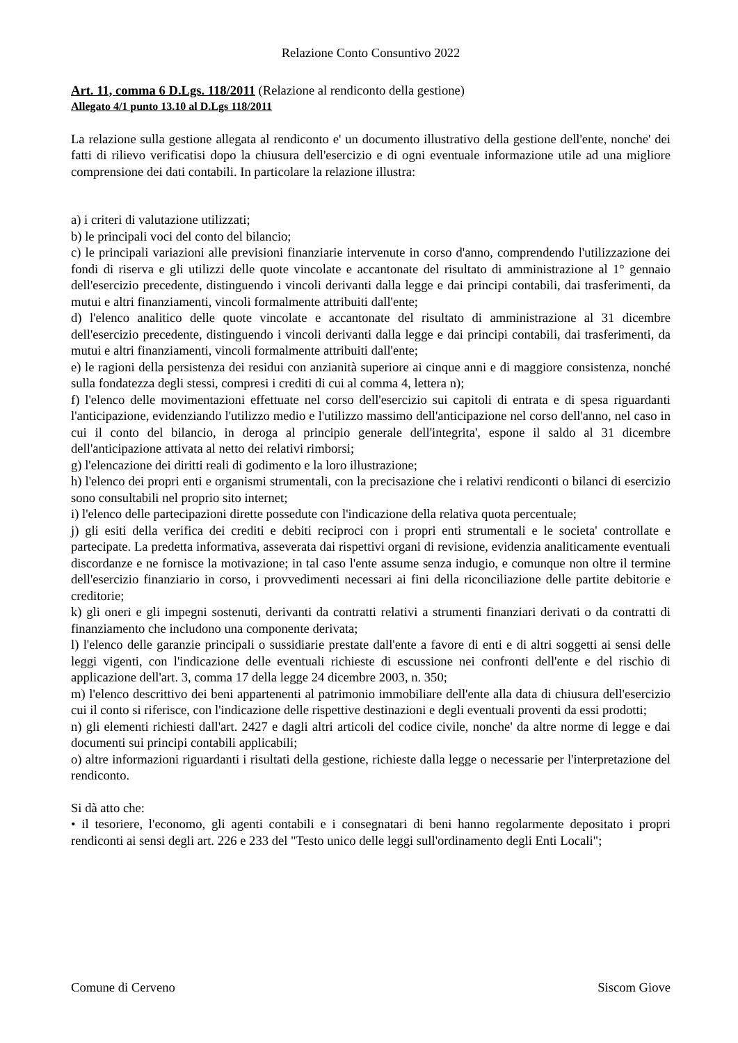Relazione Conto Consuntivo 2022
Art. 11, comma 6 D.Lgs. 118/2011 (Relazione al rendiconto della gestione)
Allegato 4/1 punto 13.10 al D.Lgs 118/2011
La relazione sulla gestione allegata al rendiconto e' un documento illustrativo della gestione dell'ente, nonche' dei fatti di rilievo verificatisi dopo la chiusura dell'esercizio e di ogni eventuale informazione utile ad una migliore comprensione dei dati contabili. In particolare la relazione illustra:
a) i criteri di valutazione utilizzati;
b) le principali voci del conto del bilancio;
c) le principali variazioni alle previsioni finanziarie intervenute in corso d'anno, comprendendo l'utilizzazione dei fondi di riserva e gli utilizzi delle quote vincolate e accantonate del risultato di amministrazione al 1° gennaio dell'esercizio precedente, distinguendo i vincoli derivanti dalla legge e dai principi contabili, dai trasferimenti, da mutui e altri finanziamenti, vincoli formalmente attribuiti dall'ente;
d) l'elenco analitico delle quote vincolate e accantonate del risultato di amministrazione al 31 dicembre dell'esercizio precedente, distinguendo i vincoli derivanti dalla legge e dai principi contabili, dai trasferimenti, da mutui e altri finanziamenti, vincoli formalmente attribuiti dall'ente;
e) le ragioni della persistenza dei residui con anzianità superiore ai cinque anni e di maggiore consistenza, nonché sulla fondatezza degli stessi, compresi i crediti di cui al comma 4, lettera n);
f) l'elenco delle movimentazioni effettuate nel corso dell'esercizio sui capitoli di entrata e di spesa riguardanti l'anticipazione, evidenziando l'utilizzo medio e l'utilizzo massimo dell'anticipazione nel corso dell'anno, nel caso in cui il conto del bilancio, in deroga al principio generale dell'integrita', espone il saldo al 31 dicembre dell'anticipazione attivata al netto dei relativi rimborsi;
g) l'elencazione dei diritti reali di godimento e la loro illustrazione;
h) l'elenco dei propri enti e organismi strumentali, con la precisazione che i relativi rendiconti o bilanci di esercizio sono consultabili nel proprio sito internet;
i) l'elenco delle partecipazioni dirette possedute con l'indicazione della relativa quota percentuale;
j) gli esiti della verifica dei crediti e debiti reciproci con i propri enti strumentali e le societa' controllate e partecipate. La predetta informativa, asseverata dai rispettivi organi di revisione, evidenzia analiticamente eventuali discordanze e ne fornisce la motivazione; in tal caso l'ente assume senza indugio, e comunque non oltre il termine dell'esercizio finanziario in corso, i provvedimenti necessari ai fini della riconciliazione delle partite debitorie e creditorie;
k) gli oneri e gli impegni sostenuti, derivanti da contratti relativi a strumenti finanziari derivati o da contratti di finanziamento che includono una componente derivata;
l) l'elenco delle garanzie principali o sussidiarie prestate dall'ente a favore di enti e di altri soggetti ai sensi delle leggi vigenti, con l'indicazione delle eventuali richieste di escussione nei confronti dell'ente e del rischio di applicazione dell'art. 3, comma 17 della legge 24 dicembre 2003, n. 350;
m) l'elenco descrittivo dei beni appartenenti al patrimonio immobiliare dell'ente alla data di chiusura dell'esercizio cui il conto si riferisce, con l'indicazione delle rispettive destinazioni e degli eventuali proventi da essi prodotti;
n) gli elementi richiesti dall'art. 2427 e dagli altri articoli del codice civile, nonche' da altre norme di legge e dai documenti sui principi contabili applicabili;
o) altre informazioni riguardanti i risultati della gestione, richieste dalla legge o necessarie per l'interpretazione del rendiconto.
Si dà atto che:
• il tesoriere, l'economo, gli agenti contabili e i consegnatari di beni hanno regolarmente depositato i propri rendiconti ai sensi degli art. 226 e 233 del "Testo unico delle leggi sull'ordinamento degli Enti Locali";
Comune di Cerveno Siscom Giove